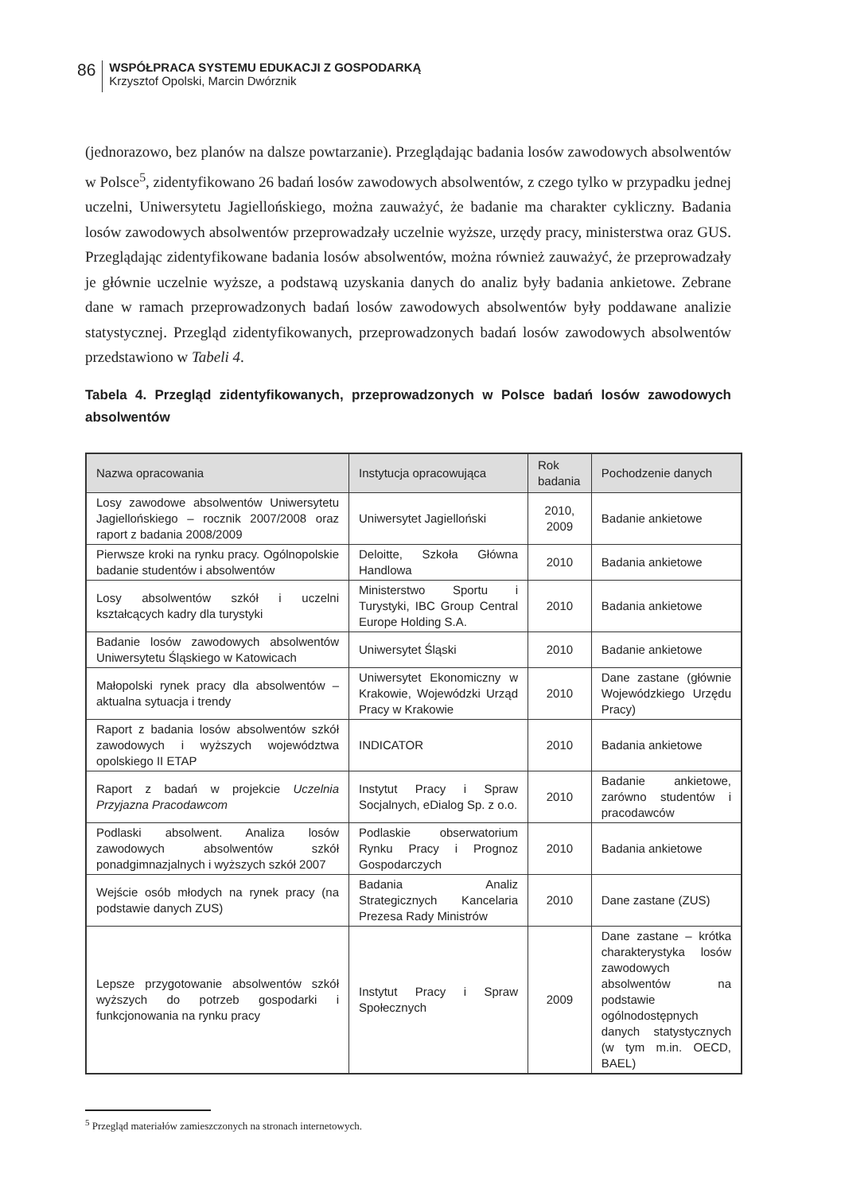86
WSPÓŁPRACA SYSTEMU EDUKACJI Z GOSPODARKĄ
Krzysztof Opolski, Marcin Dwórznik
(jednorazowo, bez planów na dalsze powtarzanie). Przeglądając badania losów zawodowych absolwentów w Polsce<sup>5</sup>, zidentyfikowano 26 badań losów zawodowych absolwentów, z czego tylko w przypadku jednej uczelni, Uniwersytetu Jagiellońskiego, można zauważyć, że badanie ma charakter cykliczny. Badania losów zawodowych absolwentów przeprowadzały uczelnie wyższe, urzędy pracy, ministerstwa oraz GUS. Przeglądając zidentyfikowane badania losów absolwentów, można również zauważyć, że przeprowadzały je głównie uczelnie wyższe, a podstawą uzyskania danych do analiz były badania ankietowe. Zebrane dane w ramach przeprowadzonych badań losów zawodowych absolwentów były poddawane analizie statystycznej. Przegląd zidentyfikowanych, przeprowadzonych badań losów zawodowych absolwentów przedstawiono w Tabeli 4.
Tabela 4. Przegląd zidentyfikowanych, przeprowadzonych w Polsce badań losów zawodowych absolwentów
| Nazwa opracowania | Instytucja opracowująca | Rok badania | Pochodzenie danych |
| --- | --- | --- | --- |
| Losy zawodowe absolwentów Uniwersytetu Jagiellońskiego – rocznik 2007/2008 oraz raport z badania 2008/2009 | Uniwersytet Jagielloński | 2010, 2009 | Badanie ankietowe |
| Pierwsze kroki na rynku pracy. Ogólnopolskie badanie studentów i absolwentów | Deloitte, Szkoła Główna Handlowa | 2010 | Badania ankietowe |
| Losy absolwentów szkół i uczelni kształcących kadry dla turystyki | Ministerstwo Sportu i Turystyki, IBC Group Central Europe Holding S.A. | 2010 | Badania ankietowe |
| Badanie losów zawodowych absolwentów Uniwersytetu Śląskiego w Katowicach | Uniwersytet Śląski | 2010 | Badanie ankietowe |
| Małopolski rynek pracy dla absolwentów – aktualna sytuacja i trendy | Uniwersytet Ekonomiczny w Krakowie, Wojewódzki Urząd Pracy w Krakowie | 2010 | Dane zastane (głównie Wojewódzkiego Urzędu Pracy) |
| Raport z badania losów absolwentów szkół zawodowych i wyższych województwa opolskiego II ETAP | INDICATOR | 2010 | Badania ankietowe |
| Raport z badań w projekcie Uczelnia Przyjazna Pracodawcom | Instytut Pracy i Spraw Socjalnych, eDialog Sp. z o.o. | 2010 | Badanie ankietowe, zarówno studentów i pracodawców |
| Podlaski absolwent. Analiza losów zawodowych absolwentów szkół ponadgimnazjalnych i wyższych szkół 2007 | Podlaskie obserwatorium Rynku Pracy i Prognoz Gospodarczych | 2010 | Badania ankietowe |
| Wejście osób młodych na rynek pracy (na podstawie danych ZUS) | Badania Analiz Strategicznych Kancelaria Prezesa Rady Ministrów | 2010 | Dane zastane (ZUS) |
| Lepsze przygotowanie absolwentów szkół wyższych do potrzeb gospodarki i funkcjonowania na rynku pracy | Instytut Pracy i Spraw Społecznych | 2009 | Dane zastane – krótka charakterystyka losów zawodowych absolwentów na podstawie ogólnodostępnych danych statystycznych (w tym m.in. OECD, BAEL) |
<sup>5</sup> Przegląd materiałów zamieszczonych na stronach internetowych.